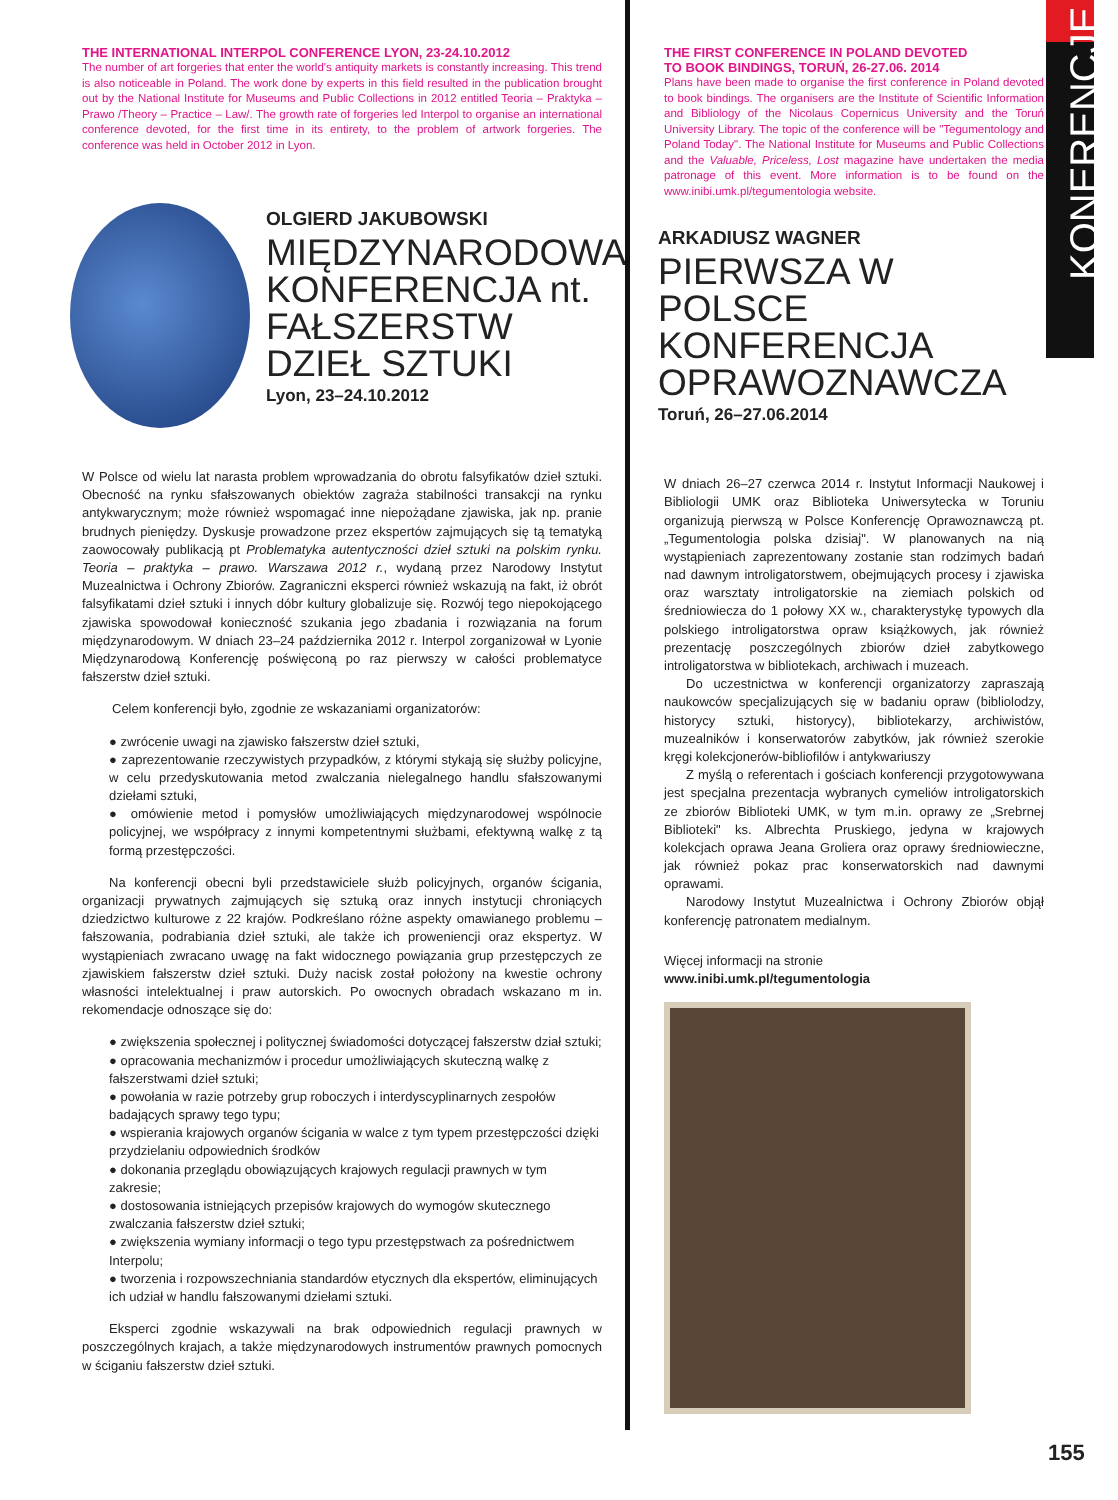THE INTERNATIONAL INTERPOL CONFERENCE LYON, 23-24.10.2012
The number of art forgeries that enter the world's antiquity markets is constantly increasing. This trend is also noticeable in Poland. The work done by experts in this field resulted in the publication brought out by the National Institute for Museums and Public Collections in 2012 entitled Teoria – Praktyka – Prawo /Theory – Practice – Law/. The growth rate of forgeries led Interpol to organise an international conference devoted, for the first time in its entirety, to the problem of artwork forgeries. The conference was held in October 2012 in Lyon.
OLGIERD JAKUBOWSKI
MIĘDZYNARODOWA KONFERENCJA nt. FAŁSZERSTW DZIEŁ SZTUKI
Lyon, 23–24.10.2012
W Polsce od wielu lat narasta problem wprowadzania do obrotu falsyfikatów dzieł sztuki. Obecność na rynku sfałszowanych obiektów zagraża stabilności transakcji na rynku antykwarycznym; może również wspomagać inne niepożądane zjawiska, jak np. pranie brudnych pieniędzy. Dyskusje prowadzone przez ekspertów zajmujących się tą tematyką zaowocowały publikacją pt Problematyka autentyczności dzieł sztuki na polskim rynku. Teoria – praktyka – prawo. Warszawa 2012 r., wydaną przez Narodowy Instytut Muzealnictwa i Ochrony Zbiorów. Zagraniczni eksperci również wskazują na fakt, iż obrót falsyfikatami dzieł sztuki i innych dóbr kultury globalizuje się. Rozwój tego niepokojącego zjawiska spowodował konieczność szukania jego zbadania i rozwiązania na forum międzynarodowym. W dniach 23–24 października 2012 r. Interpol zorganizował w Lyonie Międzynarodową Konferencję poświęconą po raz pierwszy w całości problematyce fałszerstw dzieł sztuki.
Celem konferencji było, zgodnie ze wskazaniami organizatorów:
● zwrócenie uwagi na zjawisko fałszerstw dzieł sztuki,
● zaprezentowanie rzeczywistych przypadków, z którymi stykają się służby policyjne, w celu przedyskutowania metod zwalczania nielegalnego handlu sfałszowanymi dziełami sztuki,
● omówienie metod i pomysłów umożliwiających międzynarodowej wspólnocie policyjnej, we współpracy z innymi kompetentnymi służbami, efektywną walkę z tą formą przestępczości.
Na konferencji obecni byli przedstawiciele służb policyjnych, organów ścigania, organizacji prywatnych zajmujących się sztuką oraz innych instytucji chroniących dziedzictwo kulturowe z 22 krajów. Podkreślano różne aspekty omawianego problemu – fałszowania, podrabiania dzieł sztuki, ale także ich proweniencji oraz ekspertyz. W wystąpieniach zwracano uwagę na fakt widocznego powiązania grup przestępczych ze zjawiskiem fałszerstw dzieł sztuki. Duży nacisk został położony na kwestie ochrony własności intelektualnej i praw autorskich. Po owocnych obradach wskazano m in. rekomendacje odnoszące się do:
● zwiększenia społecznej i politycznej świadomości dotyczącej fałszerstw dział sztuki;
● opracowania mechanizmów i procedur umożliwiających skuteczną walkę z fałszerstwami dzieł sztuki;
● powołania w razie potrzeby grup roboczych i interdyscyplinarnych zespołów badających sprawy tego typu;
● wspierania krajowych organów ścigania w walce z tym typem przestępczości dzięki przydzielaniu odpowiednich środków
● dokonania przeglądu obowiązujących krajowych regulacji prawnych w tym zakresie;
● dostosowania istniejących przepisów krajowych do wymogów skutecznego zwalczania fałszerstw dzieł sztuki;
● zwiększenia wymiany informacji o tego typu przestępstwach za pośrednictwem Interpolu;
● tworzenia i rozpowszechniania standardów etycznych dla ekspertów, eliminujących ich udział w handlu fałszowanymi dziełami sztuki.
Eksperci zgodnie wskazywali na brak odpowiednich regulacji prawnych w poszczególnych krajach, a także międzynarodowych instrumentów prawnych pomocnych w ściganiu fałszerstw dzieł sztuki.
THE FIRST CONFERENCE IN POLAND DEVOTED
TO BOOK BINDINGS, TORUŃ, 26-27.06. 2014
Plans have been made to organise the first conference in Poland devoted to book bindings. The organisers are the Institute of Scientific Information and Bibliology of the Nicolaus Copernicus University and the Toruń University Library. The topic of the conference will be "Tegumentology and Poland Today". The National Institute for Museums and Public Collections and the Valuable, Priceless, Lost magazine have undertaken the media patronage of this event. More information is to be found on the www.inibi.umk.pl/tegumentologia website.
ARKADIUSZ WAGNER
PIERWSZA W POLSCE KONFERENCJA OPRAWOZNAWCZA
Toruń, 26–27.06.2014
W dniach 26–27 czerwca 2014 r. Instytut Informacji Naukowej i Bibliologii UMK oraz Biblioteka Uniwersytecka w Toruniu organizują pierwszą w Polsce Konferencję Oprawoznawczą pt. „Tegumentologia polska dzisiaj". W planowanych na nią wystąpieniach zaprezentowany zostanie stan rodzimych badań nad dawnym introligatorstwem, obejmujących procesy i zjawiska oraz warsztaty introligatorskie na ziemiach polskich od średniowiecza do 1 połowy XX w., charakterystykę typowych dla polskiego introligatorstwa opraw książkowych, jak również prezentację poszczególnych zbiorów dzieł zabytkowego introligatorstwa w bibliotekach, archiwach i muzeach.
Do uczestnictwa w konferencji organizatorzy zapraszają naukowców specjalizujących się w badaniu opraw (bibliolodzy, historycy sztuki, historycy), bibliotekarzy, archiwistów, muzealników i konserwatorów zabytków, jak również szerokie kręgi kolekcjonerów-bibliofilów i antykwariuszy
Z myślą o referentach i gościach konferencji przygotowywana jest specjalna prezentacja wybranych cymeliów introligatorskich ze zbiorów Biblioteki UMK, w tym m.in. oprawy ze „Srebrnej Biblioteki" ks. Albrechta Pruskiego, jedyna w krajowych kolekcjach oprawa Jeana Groliera oraz oprawy średniowieczne, jak również pokaz prac konserwatorskich nad dawnymi oprawami.
Narodowy Instytut Muzealnictwa i Ochrony Zbiorów objął konferencję patronatem medialnym.
Więcej informacji na stronie
www.inibi.umk.pl/tegumentologia
KONERENCJE
155